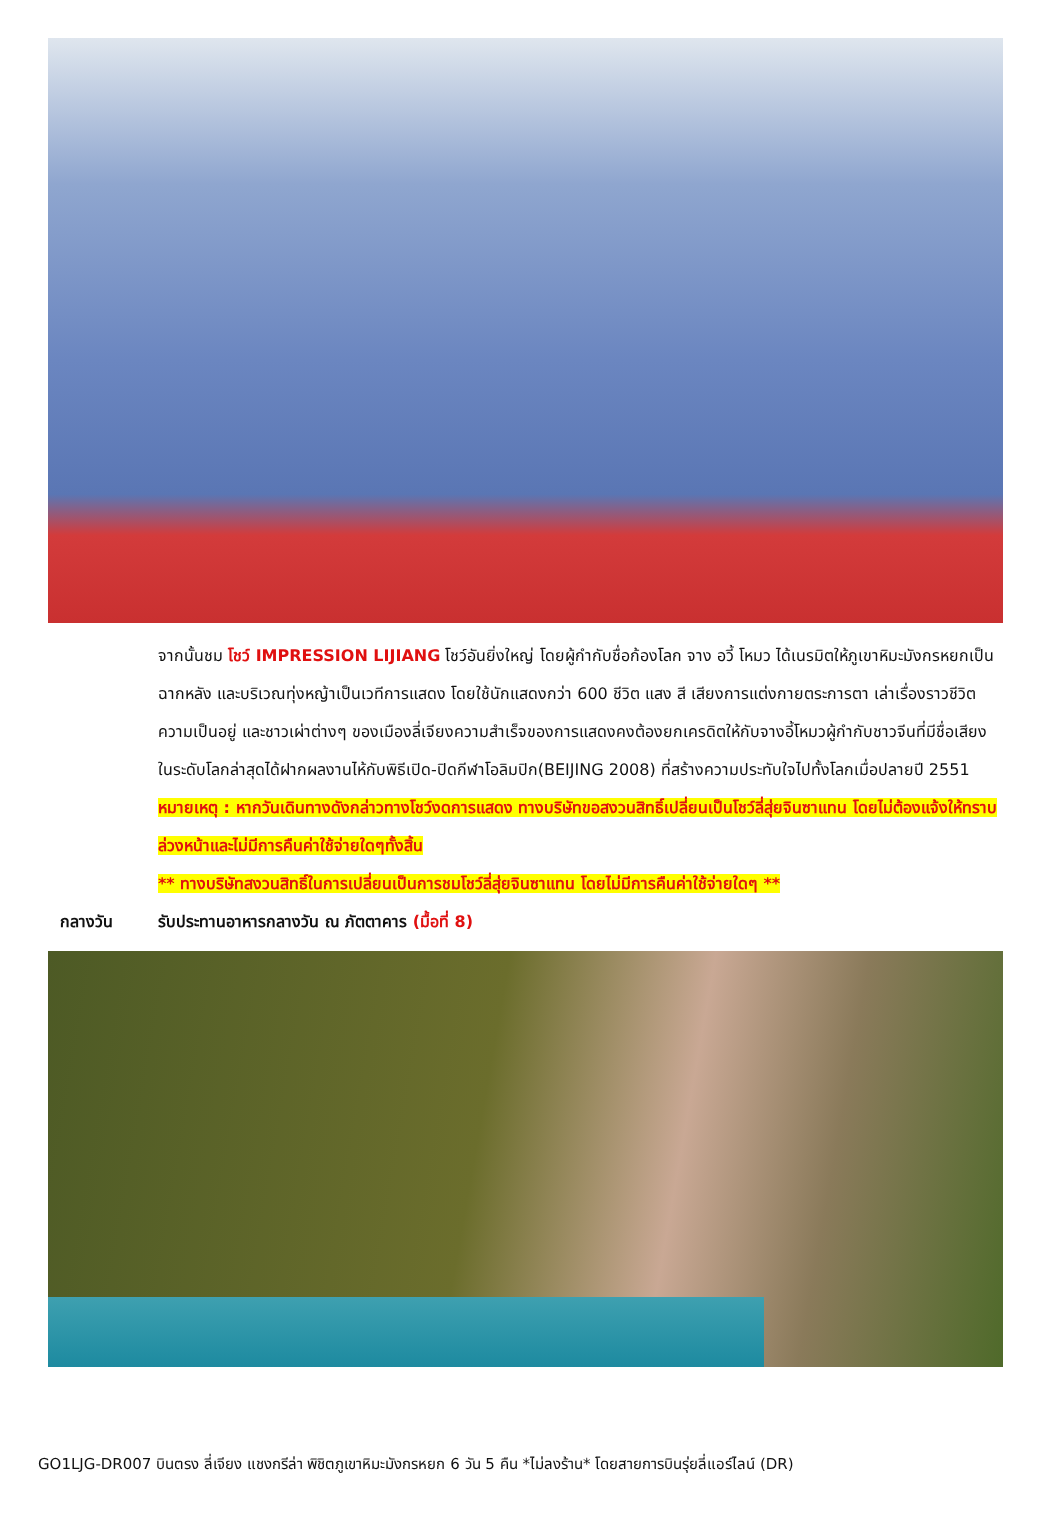จากนั้นชม โชว์ IMPRESSION LIJIANG โชว์อันยิ่งใหญ่ โดยผู้กำกับชื่อก้องโลก จาง อวี้ โหมว ได้เนรมิตให้ภูเขาหิมะมังกรหยกเป็นฉากหลัง และบริเวณทุ่งหญ้าเป็นเวทีการแสดง โดยใช้นักแสดงกว่า 600 ชีวิต แสง สี เสียงการแต่งกายตระการตา เล่าเรื่องราวชีวิตความเป็นอยู่ และชาวเผ่าต่างๆ ของเมืองลี่เจียงความสำเร็จของการแสดงคงต้องยกเครดิตให้กับจางอี้โหมวผู้กำกับชาวจีนที่มีชื่อเสียงในระดับโลกล่าสุดได้ฝากผลงานไห้กับพิธีเปิด-ปิดกีฬาโอลิมปิก(BEIJING 2008) ที่สร้างความประทับใจไปทั้งโลกเมื่อปลายปี 2551
หมายเหตุ : หากวันเดินทางดังกล่าวทางโชว์งดการแสดง ทางบริษัทขอสงวนสิทธิ์เปลี่ยนเป็นโชว์ลี่สุ่ยจินซาแทน โดยไม่ต้องแจ้งให้ทราบล่วงหน้าและไม่มีการคืนค่าใช้จ่ายใดๆทั้งสิ้น
** ทางบริษัทสงวนสิทธิ์ในการเปลี่ยนเป็นการชมโชว์ลี่สุ่ยจินซาแทน โดยไม่มีการคืนค่าใช้จ่ายใดๆ **
กลางวัน รับประทานอาหารกลางวัน ณ ภัตตาคาร (มื้อที่ 8)
GO1LJG-DR007 บินตรง ลี่เจียง แชงกรีล่า พิชิตภูเขาหิมะมังกรหยก 6 วัน 5 คืน *ไม่ลงร้าน* โดยสายการบินรุ่ยลี่แอร์ไลน์ (DR)